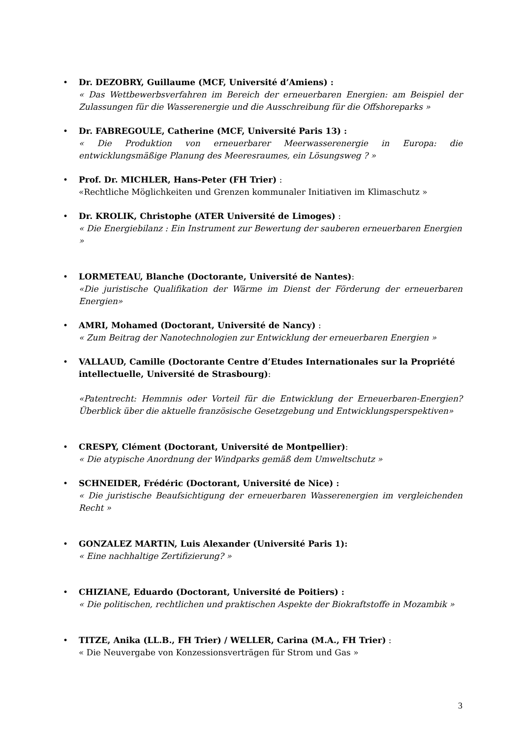• Dr. DEZOBRY, Guillaume (MCF, Université d’Amiens) :
« Das Wettbewerbsverfahren im Bereich der erneuerbaren Energien: am Beispiel der Zulassungen für die Wasserenergie und die Ausschreibung für die Offshoreparks »
• Dr. FABREGOULE, Catherine (MCF, Université Paris 13) :
« Die Produktion von erneuerbarer Meerwasserenergie in Europa: die entwicklungsmäßige Planung des Meeresraumes, ein Lösungsweg ? »
• Prof. Dr. MICHLER, Hans-Peter (FH Trier) :
«Rechtliche Möglichkeiten und Grenzen kommunaler Initiativen im Klimaschutz »
• Dr. KROLIK, Christophe (ATER Université de Limoges) :
« Die Energiebilanz : Ein Instrument zur Bewertung der sauberen erneuerbaren Energien »
• LORMETEAU, Blanche (Doctorante, Université de Nantes):
«Die juristische Qualifikation der Wärme im Dienst der Förderung der erneuerbaren Energien»
• AMRI, Mohamed (Doctorant, Université de Nancy) :
« Zum Beitrag der Nanotechnologien zur Entwicklung der erneuerbaren Energien »
• VALLAUD, Camille (Doctorante Centre d’Etudes Internationales sur la Propriété intellectuelle, Université de Strasbourg):
«Patentrecht: Hemmnis oder Vorteil für die Entwicklung der Erneuerbaren-Energien? Überblick über die aktuelle französische Gesetzgebung und Entwicklungsperspektiven»
• CRESPY, Clément (Doctorant, Université de Montpellier):
« Die atypische Anordnung der Windparks gemäß dem Umweltschutz »
• SCHNEIDER, Frédéric (Doctorant, Université de Nice) :
« Die juristische Beaufsichtigung der erneuerbaren Wasserenergien im vergleichenden Recht »
• GONZALEZ MARTIN, Luis Alexander (Université Paris 1):
« Eine nachhaltige Zertifizierung? »
• CHIZIANE, Eduardo (Doctorant, Université de Poitiers) :
« Die politischen, rechtlichen und praktischen Aspekte der Biokraftstoffe in Mozambik »
• TITZE, Anika (LL.B., FH Trier) / WELLER, Carina (M.A., FH Trier) :
« Die Neuvergabe von Konzessionsverträgen für Strom und Gas »
3